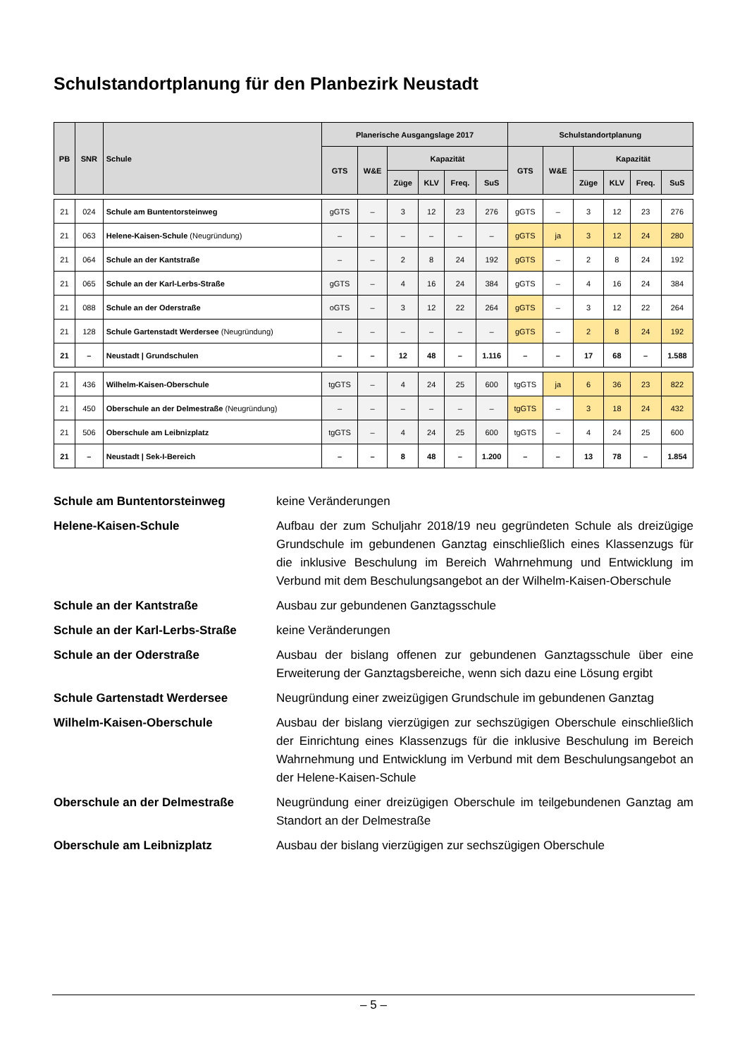Schulstandortplanung für den Planbezirk Neustadt
| PB | SNR | Schule | Planerische Ausgangslage 2017 | | | | | | Schulstandortplanung | | | | | |
| --- | --- | --- | --- | --- | --- | --- | --- | --- | --- | --- | --- | --- | --- | --- |
| | | | GTS | W&E | Kapazität | | | | GTS | W&E | Kapazität | | | |
| | | | | | Züge | KLV | Freq. | SuS | | | Züge | KLV | Freq. | SuS |
| 21 | 024 | Schule am Buntentorsteinweg | gGTS | – | 3 | 12 | 23 | 276 | gGTS | – | 3 | 12 | 23 | 276 |
| 21 | 063 | Helene-Kaisen-Schule (Neugründung) | – | – | – | – | – | – | gGTS | ja | 3 | 12 | 24 | 280 |
| 21 | 064 | Schule an der Kantstraße | – | – | 2 | 8 | 24 | 192 | gGTS | – | 2 | 8 | 24 | 192 |
| 21 | 065 | Schule an der Karl-Lerbs-Straße | gGTS | – | 4 | 16 | 24 | 384 | gGTS | – | 4 | 16 | 24 | 384 |
| 21 | 088 | Schule an der Oderstraße | oGTS | – | 3 | 12 | 22 | 264 | gGTS | – | 3 | 12 | 22 | 264 |
| 21 | 128 | Schule Gartenstadt Werdersee (Neugründung) | – | – | – | – | – | – | gGTS | – | 2 | 8 | 24 | 192 |
| 21 | – | Neustadt / Grundschulen | – | – | 12 | 48 | – | 1.116 | – | – | 17 | 68 | – | 1.588 |
| 21 | 436 | Wilhelm-Kaisen-Oberschule | tgGTS | – | 4 | 24 | 25 | 600 | tgGTS | ja | 6 | 36 | 23 | 822 |
| 21 | 450 | Oberschule an der Delmestraße (Neugründung) | – | – | – | – | – | – | tgGTS | – | 3 | 18 | 24 | 432 |
| 21 | 506 | Oberschule am Leibnizplatz | tgGTS | – | 4 | 24 | 25 | 600 | tgGTS | – | 4 | 24 | 25 | 600 |
| 21 | – | Neustadt / Sek-I-Bereich | – | – | 8 | 48 | – | 1.200 | – | – | 13 | 78 | – | 1.854 |
Schule am Buntentorsteinweg
keine Veränderungen
Helene-Kaisen-Schule
Aufbau der zum Schuljahr 2018/19 neu gegründeten Schule als dreizügige Grundschule im gebundenen Ganztag einschließlich eines Klassenzugs für die inklusive Beschulung im Bereich Wahrnehmung und Entwicklung im Verbund mit dem Beschulungsangebot an der Wilhelm-Kaisen-Oberschule
Schule an der Kantstraße
Ausbau zur gebundenen Ganztagsschule
Schule an der Karl-Lerbs-Straße
keine Veränderungen
Schule an der Oderstraße
Ausbau der bislang offenen zur gebundenen Ganztagsschule über eine Erweiterung der Ganztagsbereiche, wenn sich dazu eine Lösung ergibt
Schule Gartenstadt Werdersee
Neugründung einer zweizügigen Grundschule im gebundenen Ganztag
Wilhelm-Kaisen-Oberschule
Ausbau der bislang vierzügigen zur sechszügigen Oberschule einschließlich der Einrichtung eines Klassenzugs für die inklusive Beschulung im Bereich Wahrnehmung und Entwicklung im Verbund mit dem Beschulungsangebot an der Helene-Kaisen-Schule
Oberschule an der Delmestraße
Neugründung einer dreizügigen Oberschule im teilgebundenen Ganztag am Standort an der Delmestraße
Oberschule am Leibnizplatz
Ausbau der bislang vierzügigen zur sechszügigen Oberschule
– 5 –